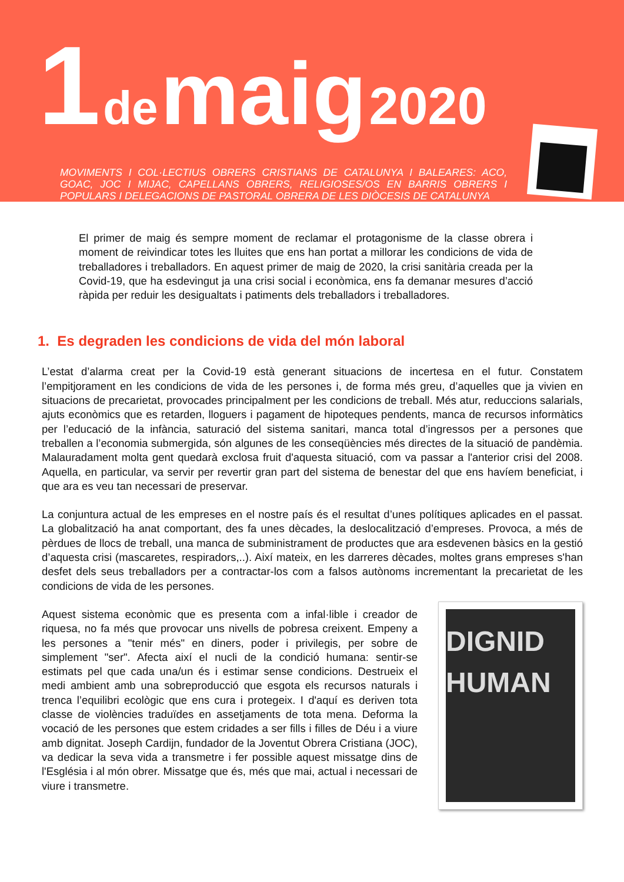1 de maig 2020
MOVIMENTS I COL·LECTIUS OBRERS CRISTIANS DE CATALUNYA I BALEARES: ACO, GOAC, JOC I MIJAC, CAPELLANS OBRERS, RELIGIOSES/OS EN BARRIS OBRERS I POPULARS I DELEGACIONS DE PASTORAL OBRERA DE LES DIÒCESIS DE CATALUNYA
El primer de maig és sempre moment de reclamar el protagonisme de la classe obrera i moment de reivindicar totes les lluites que ens han portat a millorar les condicions de vida de treballadores i treballadors. En aquest primer de maig de 2020, la crisi sanitària creada per la Covid-19, que ha esdevingut ja una crisi social i econòmica, ens fa demanar mesures d’acció ràpida per reduir les desigualtats i patiments dels treballadors i treballadores.
1. Es degraden les condicions de vida del món laboral
L’estat d’alarma creat per la Covid-19 està generant situacions de incertesa en el futur. Constatem l’empitjorament en les condicions de vida de les persones i, de forma més greu, d’aquelles que ja vivien en situacions de precarietat, provocades principalment per les condicions de treball. Més atur, reduccions salarials, ajuts econòmics que es retarden, lloguers i pagament de hipoteques pendents, manca de recursos informàtics per l’educació de la infància, saturació del sistema sanitari, manca total d’ingressos per a persones que treballen a l’economia submergida, són algunes de les conseqüències més directes de la situació de pandèmia. Malauradament molta gent quedarà exclosa fruit d'aquesta situació, com va passar a l'anterior crisi del 2008. Aquella, en particular, va servir per revertir gran part del sistema de benestar del que ens havíem beneficiat, i que ara es veu tan necessari de preservar.
La conjuntura actual de les empreses en el nostre país és el resultat d’unes polítiques aplicades en el passat. La globalització ha anat comportant, des fa unes dècades, la deslocalització d’empreses. Provoca, a més de pèrdues de llocs de treball, una manca de subministrament de productes que ara esdevenen bàsics en la gestió d’aquesta crisi (mascaretes, respiradors,..). Així mateix, en les darreres dècades, moltes grans empreses s'han desfet dels seus treballadors per a contractar-los com a falsos autònoms incrementant la precarietat de les condicions de vida de les persones.
Aquest sistema econòmic que es presenta com a infal·lible i creador de riquesa, no fa més que provocar uns nivells de pobresa creixent. Empeny a les persones a "tenir més" en diners, poder i privilegis, per sobre de simplement "ser". Afecta així el nucli de la condició humana: sentir-se estimats pel que cada una/un és i estimar sense condicions. Destrueix el medi ambient amb una sobreproducció que esgota els recursos naturals i trenca l’equilibri ecològic que ens cura i protegeix. I d'aquí es deriven tota classe de violències traduïdes en assetjaments de tota mena. Deforma la vocació de les persones que estem cridades a ser fills i filles de Déu i a viure amb dignitat. Joseph Cardijn, fundador de la Joventut Obrera Cristiana (JOC), va dedicar la seva vida a transmetre i fer possible aquest missatge dins de l'Església i al món obrer. Missatge que és, més que mai, actual i necessari de viure i transmetre.
DIGNID
HUMAN